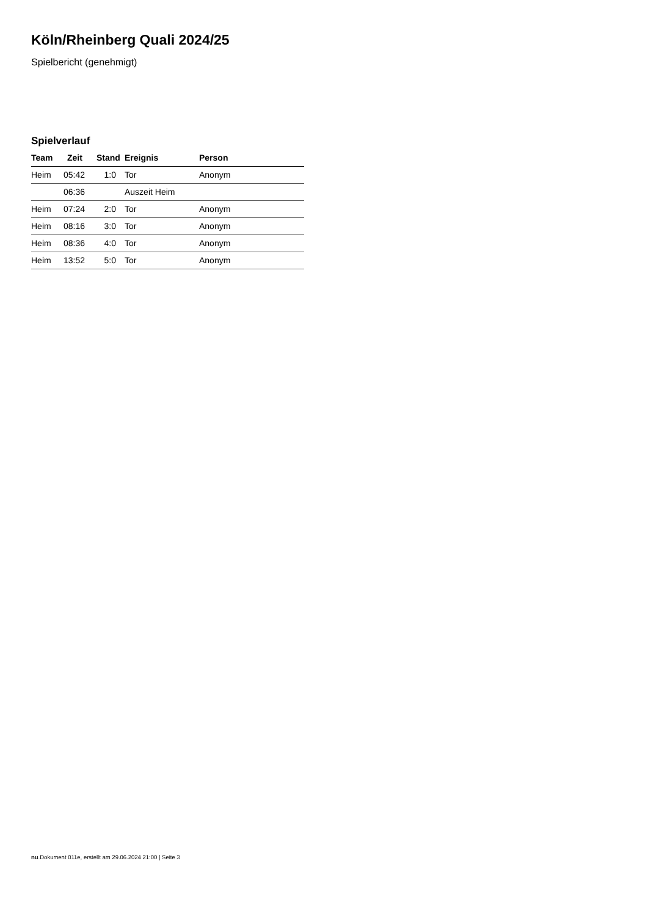Köln/Rheinberg Quali 2024/25
Spielbericht (genehmigt)
Spielverlauf
| Team | Zeit | Stand | Ereignis | Person |
| --- | --- | --- | --- | --- |
| Heim | 05:42 | 1:0 | Tor | Anonym |
| | 06:36 | | Auszeit Heim | |
| Heim | 07:24 | 2:0 | Tor | Anonym |
| Heim | 08:16 | 3:0 | Tor | Anonym |
| Heim | 08:36 | 4:0 | Tor | Anonym |
| Heim | 13:52 | 5:0 | Tor | Anonym |
nu.Dokument 011e, erstellt am 29.06.2024 21:00 | Seite 3